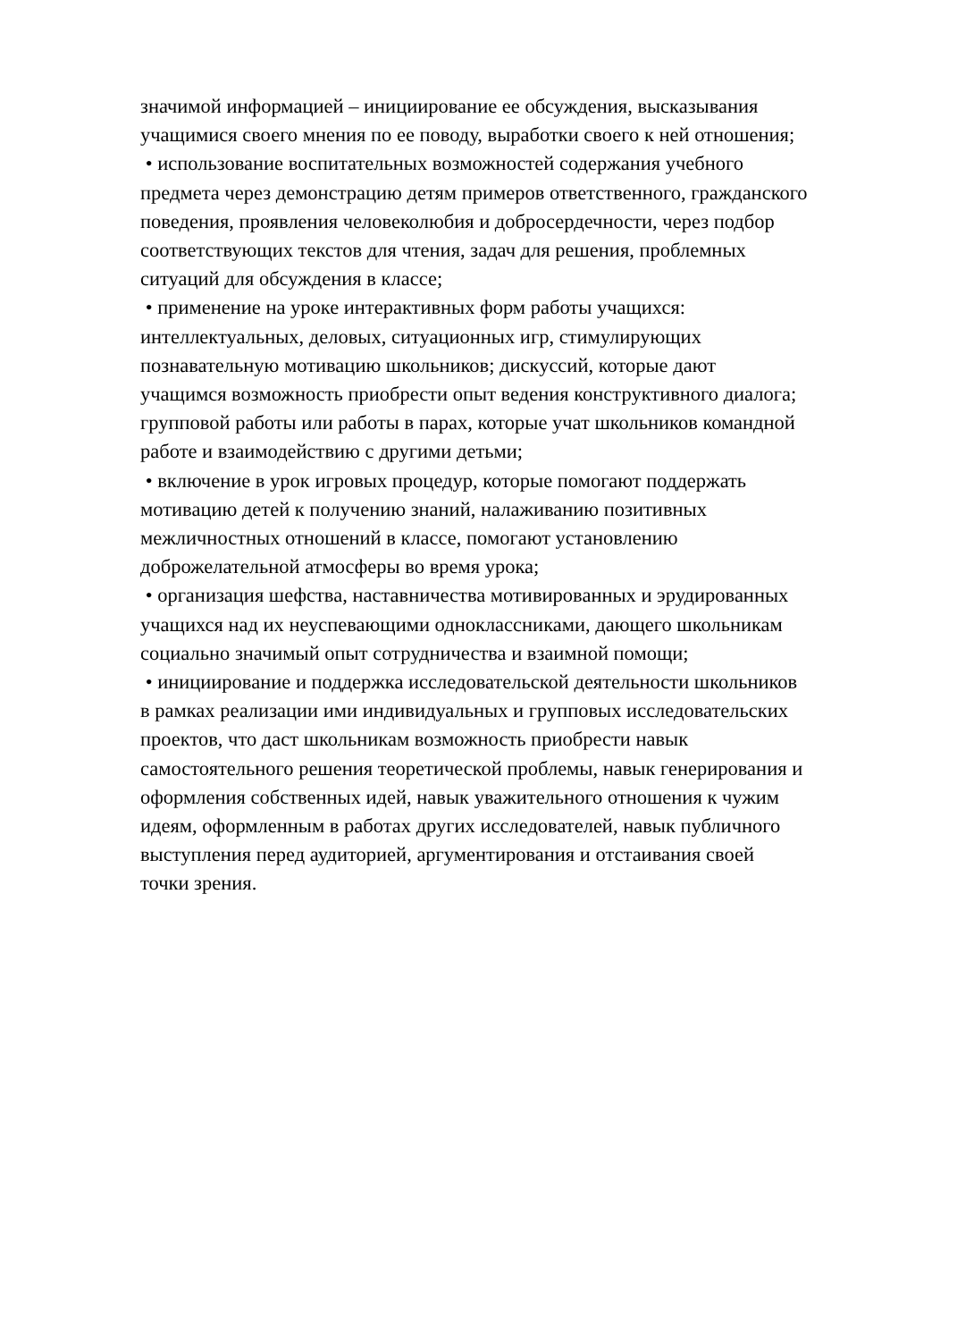значимой информацией – инициирование ее обсуждения, высказывания
учащимися своего мнения по ее поводу, выработки своего к ней отношения;
• использование воспитательных возможностей содержания учебного
предмета через демонстрацию детям примеров ответственного, гражданского
поведения, проявления человеколюбия и добросердечности, через подбор
соответствующих текстов для чтения, задач для решения, проблемных
ситуаций для обсуждения в классе;
• применение на уроке интерактивных форм работы учащихся:
интеллектуальных, деловых, ситуационных игр, стимулирующих
познавательную мотивацию школьников; дискуссий, которые дают
учащимся возможность приобрести опыт ведения конструктивного диалога;
групповой работы или работы в парах, которые учат школьников командной
работе и взаимодействию с другими детьми;
• включение в урок игровых процедур, которые помогают поддержать
мотивацию детей к получению знаний, налаживанию позитивных
межличностных отношений в классе, помогают установлению
доброжелательной атмосферы во время урока;
• организация шефства, наставничества мотивированных и эрудированных
учащихся над их неуспевающими одноклассниками, дающего школьникам
социально значимый опыт сотрудничества и взаимной помощи;
• инициирование и поддержка исследовательской деятельности школьников
в рамках реализации ими индивидуальных и групповых исследовательских
проектов, что даст школьникам возможность приобрести навык
самостоятельного решения теоретической проблемы, навык генерирования и
оформления собственных идей, навык уважительного отношения к чужим
идеям, оформленным в работах других исследователей, навык публичного
выступления перед аудиторией, аргументирования и отстаивания своей
точки зрения.